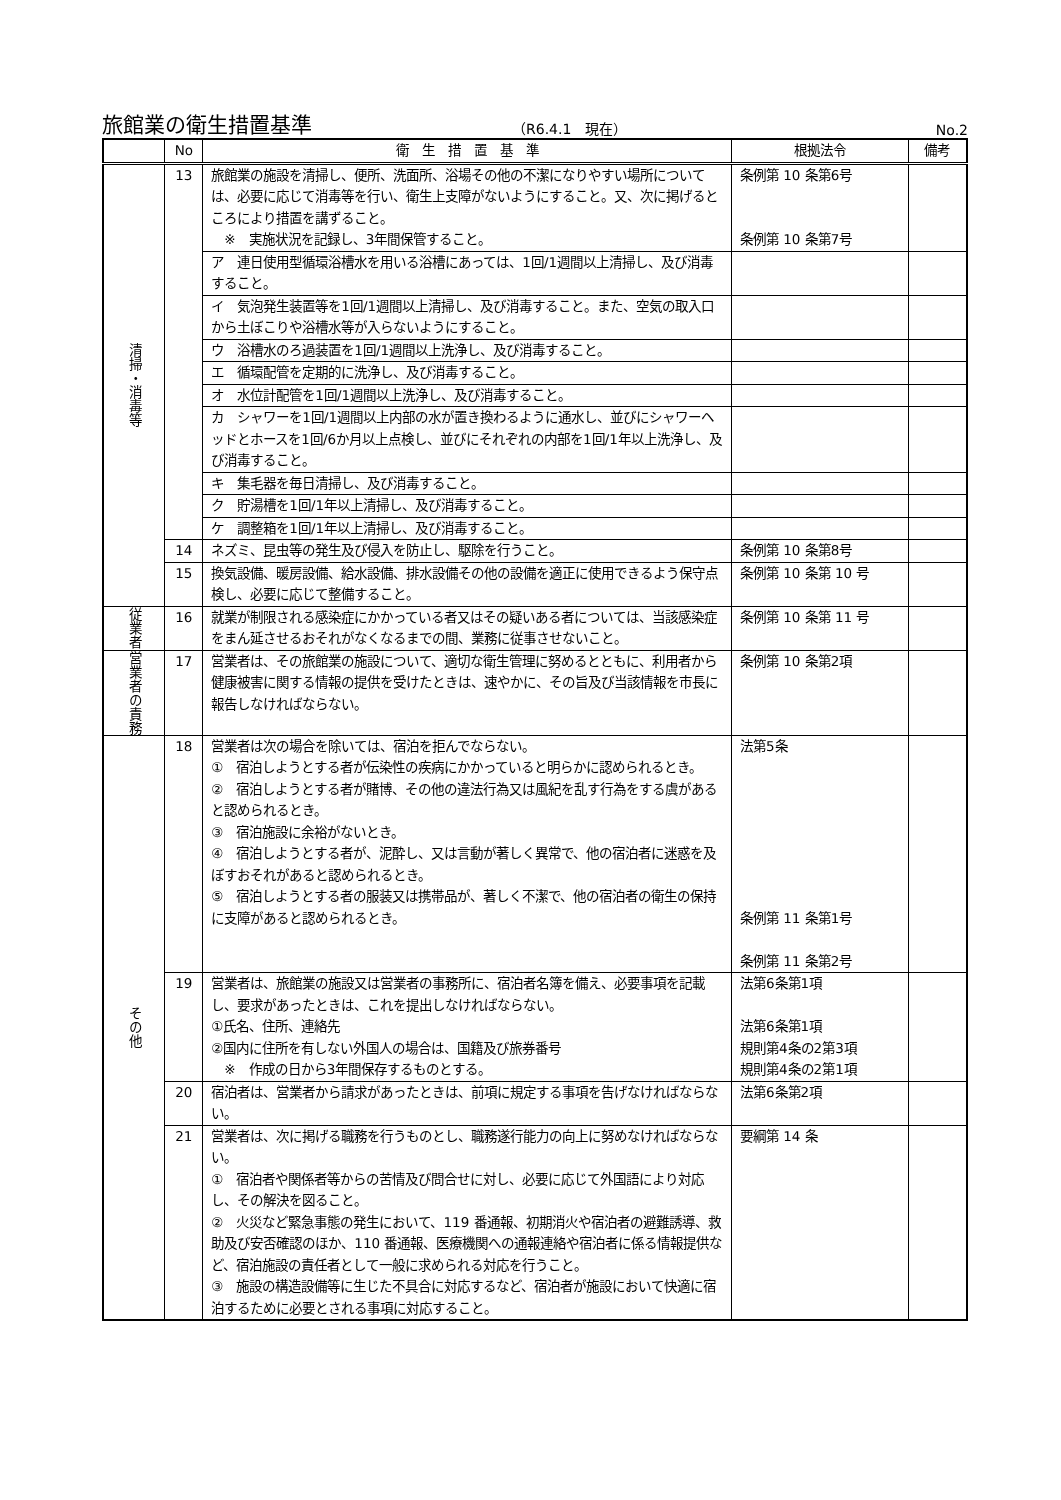旅館業の衛生措置基準
（R6.4.1　現在）
No.2
| | No | 衛 生 措 置 基 準 | 根拠法令 | 備考 |
| --- | --- | --- | --- | --- |
| 清掃・消毒等 | 13 | 旅館業の施設を清掃し、便所、洗面所、浴場その他の不潔になりやすい場所については、必要に応じて消毒等を行い、衛生上支障がないようにすること。又、次に掲げるところにより措置を講ずること。 ※ 実施状況を記録し、3年間保管すること。 | 条例第 10 条第6号 条例第 10 条第7号 | |
| | | ア 連日使用型循環浴槽水を用いる浴槽にあっては、1回/1週間以上清掃し、及び消毒すること。 | | |
| | | イ 気泡発生装置等を1回/1週間以上清掃し、及び消毒すること。また、空気の取入口から土ぼこりや浴槽水等が入らないようにすること。 | | |
| | | ウ 浴槽水のろ過装置を1回/1週間以上洗浄し、及び消毒すること。 | | |
| | | エ 循環配管を定期的に洗浄し、及び消毒すること。 | | |
| | | オ 水位計配管を1回/1週間以上洗浄し、及び消毒すること。 | | |
| | | カ シャワーを1回/1週間以上内部の水が置き換わるように通水し、並びにシャワーヘッドとホースを1回/6か月以上点検し、並びにそれぞれの内部を1回/1年以上洗浄し、及び消毒すること。 | | |
| | | キ 集毛器を毎日清掃し、及び消毒すること。 | | |
| | | ク 貯湯槽を1回/1年以上清掃し、及び消毒すること。 | | |
| | | ケ 調整箱を1回/1年以上清掃し、及び消毒すること。 | | |
| | 14 | ネズミ、昆虫等の発生及び侵入を防止し、駆除を行うこと。 | 条例第 10 条第8号 | |
| | 15 | 換気設備、暖房設備、給水設備、排水設備その他の設備を適正に使用できるよう保守点検し、必要に応じて整備すること。 | 条例第 10 条第 10 号 | |
| 従業者 | 16 | 就業が制限される感染症にかかっている者又はその疑いある者については、当該感染症をまん延させるおそれがなくなるまでの間、業務に従事させないこと。 | 条例第 10 条第 11 号 | |
| 営業者の責務 | 17 | 営業者は、その旅館業の施設について、適切な衛生管理に努めるとともに、利用者から健康被害に関する情報の提供を受けたときは、速やかに、その旨及び当該情報を市長に報告しなければならない。 | 条例第 10 条第2項 | |
| その他 | 18 | 営業者は次の場合を除いては、宿泊を拒んでならない。 ① 宿泊しようとする者が伝染性の疾病にかかっていると明らかに認められるとき。 ② 宿泊しようとする者が賭博、その他の違法行為又は風紀を乱す行為をする虞があると認められるとき。 ③ 宿泊施設に余裕がないとき。 ④ 宿泊しようとする者が、泥酔し、又は言動が著しく異常で、他の宿泊者に迷惑を及ぼすおそれがあると認められるとき。 ⑤ 宿泊しようとする者の服装又は携帯品が、著しく不潔で、他の宿泊者の衛生の保持に支障があると認められるとき。 | 法第5条 条例第 11 条第1号 条例第 11 条第2号 | |
| | 19 | 営業者は、旅館業の施設又は営業者の事務所に、宿泊者名簿を備え、必要事項を記載し、要求があったときは、これを提出しなければならない。 ①氏名、住所、連絡先 ②国内に住所を有しない外国人の場合は、国籍及び旅券番号 ※ 作成の日から3年間保存するものとする。 | 法第6条第1項 法第6条第1項 規則第4条の2第3項 規則第4条の2第1項 | |
| | 20 | 宿泊者は、営業者から請求があったときは、前項に規定する事項を告げなければならない。 | 法第6条第2項 | |
| | 21 | 営業者は、次に掲げる職務を行うものとし、職務遂行能力の向上に努めなければならない。 ① 宿泊者や関係者等からの苦情及び問合せに対し、必要に応じて外国語により対応し、その解決を図ること。 ② 火災など緊急事態の発生において、119 番通報、初期消火や宿泊者の避難誘導、救助及び安否確認のほか、110 番通報、医療機関への通報連絡や宿泊者に係る情報提供など、宿泊施設の責任者として一般に求められる対応を行うこと。 ③ 施設の構造設備等に生じた不具合に対応するなど、宿泊者が施設において快適に宿泊するために必要とされる事項に対応すること。 | 要綱第 14 条 | |